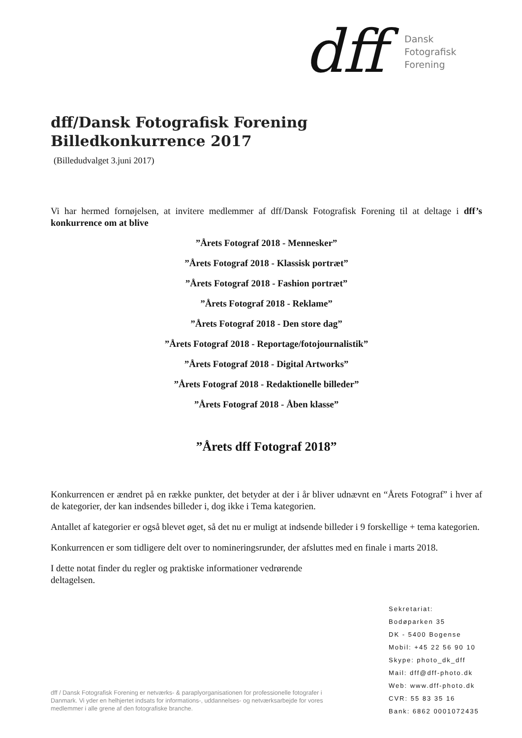dff
Dansk
Fotografisk
Forening
dff/Dansk Fotografisk Forening
Billedkonkurrence 2017
(Billedudvalget 3.juni 2017)
Vi har hermed fornøjelsen, at invitere medlemmer af dff/Dansk Fotografisk Forening til at deltage i dff’s konkurrence om at blive
”Årets Fotograf 2018 - Mennesker”
”Årets Fotograf 2018 - Klassisk portræt”
”Årets Fotograf 2018 - Fashion portræt”
”Årets Fotograf 2018 - Reklame”
”Årets Fotograf 2018 - Den store dag”
”Årets Fotograf 2018 - Reportage/fotojournalistik”
”Årets Fotograf 2018 - Digital Artworks”
”Årets Fotograf 2018 - Redaktionelle billeder”
”Årets Fotograf 2018 - Åben klasse”
”Årets dff Fotograf 2018”
Konkurrencen er ændret på en række punkter, det betyder at der i år bliver udnævnt en “Årets Fotograf” i hver af de kategorier, der kan indsendes billeder i, dog ikke i Tema kategorien.
Antallet af kategorier er også blevet øget, så det nu er muligt at indsende billeder i 9 forskellige + tema kategorien.
Konkurrencen er som tidligere delt over to nomineringsrunder, der afsluttes med en finale i marts 2018.
I dette notat finder du regler og praktiske informationer vedrørende deltagelsen.
Sekretariat:
Bodøparken 35
DK - 5400 Bogense
Mobil: +45 22 56 90 10
Skype: photo_dk_dff
Mail: dff@dff-photo.dk
Web: www.dff-photo.dk
CVR: 55 83 35 16
Bank: 6862 0001072435
dff / Dansk Fotografisk Forening er netværks- & paraplyorganisationen for professionelle fotografer i Danmark. Vi yder en helhjertet indsats for informations-, uddannelses- og netværksarbejde for vores medlemmer i alle grene af den fotografiske branche.